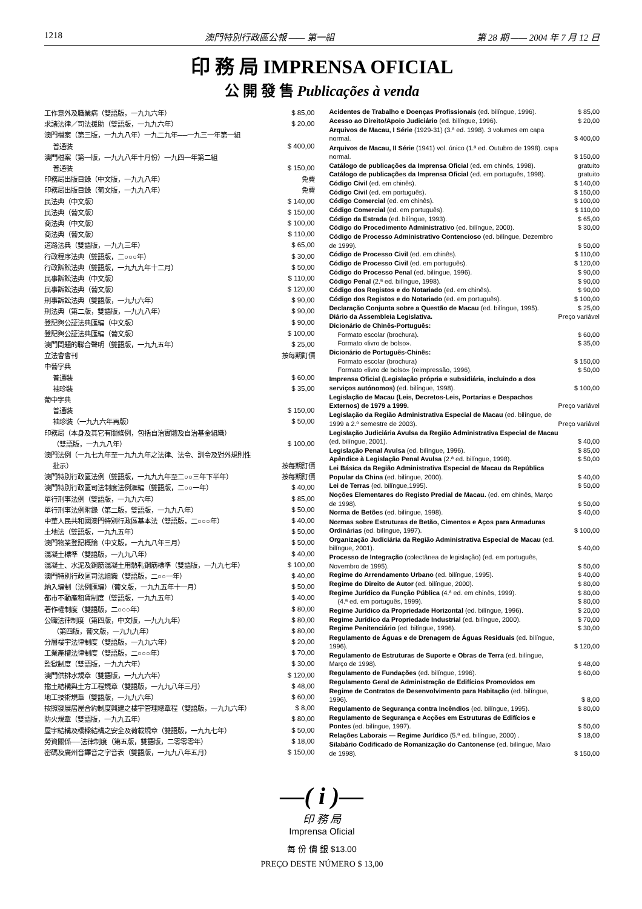1218 澳門特別行政區公報 —— 第一組 第 28 期 —— 2004 年 7 月 12 日
印 務 局 IMPRENSA OFICIAL
公 開 發 售 Publicações à venda
| 工作意外及職業病（雙語版，一九九六年） | $ 85,00 |
| 求諸法律／司法援助（雙語版，一九九六年） | $ 20,00 |
| 澳門檔案（第三版，一九九八年）一九二九年──一九三一年第一組 | |
| 普通裝 | $ 400,00 |
| 澳門檔案（第一版，一九九八年十月份）一九四一年第二組 | |
| 普通裝 | $ 150,00 |
| 印務局出版目錄（中文版，一九九八年） | 免費 |
| 印務局出版目錄（葡文版，一九九八年） | 免費 |
| 民法典（中文版） | $ 140,00 |
| 民法典（葡文版） | $ 150,00 |
| 商法典（中文版） | $ 100,00 |
| 商法典（葡文版） | $ 110,00 |
| 道路法典（雙語版，一九九三年） | $ 65,00 |
| 行政程序法典（雙語版，二○○○年） | $ 30,00 |
| 行政訴訟法典（雙語版，一九九九年十二月） | $ 50,00 |
| 民事訴訟法典（中文版） | $ 110,00 |
| 民事訴訟法典（葡文版） | $ 120,00 |
| 刑事訴訟法典（雙語版，一九九六年） | $ 90,00 |
| 刑法典（第二版，雙語版，一九九八年） | $ 90,00 |
| 登記與公証法典匯編（中文版） | $ 90,00 |
| 登記與公証法典匯編（葡文版） | $ 100,00 |
| 澳門問題的聯合聲明（雙語版，一九九五年） | $ 25,00 |
| 立法會會刊 | 按每期訂價 |
| 中葡字典 | |
| 普通裝 | $ 60,00 |
| 袖珍裝 | $ 35,00 |
| 葡中字典 | |
| 普通裝 | $ 150,00 |
| 袖珍裝（一九九六年再版） | $ 50,00 |
| 印務局（本身及其它有關條例，包括自治實體及自治基金組織） | |
| （雙語版，一九九八年） | $ 100,00 |
| 澳門法例（一九七九年至一九九九年之法律、法令、訓令及對外規則性 | |
| 批示） | 按每期訂價 |
| 澳門特別行政區法例（雙語版，一九九九年至二○○三年下半年） | 按每期訂價 |
| 澳門特別行政區司法制度法例滙編（雙語版，二○○一年） | $ 40,00 |
| 單行刑事法例（雙語版，一九九六年） | $ 85,00 |
| 單行刑事法例附錄（第二版，雙語版，一九九八年） | $ 50,00 |
| 中華人民共和國澳門特別行政區基本法（雙語版，二○○○年） | $ 40,00 |
| 土地法（雙語版，一九九五年） | $ 50,00 |
| 澳門物業登記概論（中文版，一九九八年三月） | $ 50,00 |
| 混凝土標準（雙語版，一九九八年） | $ 40,00 |
| 混凝土、水泥及鋼筋混凝土用熱軋鋼筋標準（雙語版，一九九七年） | $ 100,00 |
| 澳門特別行政區司法組織（雙語版，二○○一年） | $ 40,00 |
| 納入編制（法例匯編）（葡文版，一九九五年十一月） | $ 50,00 |
| 都市不動產租賃制度（雙語版，一九九五年） | $ 40,00 |
| 著作權制度（雙語版，二○○○年） | $ 80,00 |
| 公職法律制度（第四版，中文版，一九九九年） | $ 80,00 |
| （第四版，葡文版，一九九九年） | $ 80,00 |
| 分層樓宇法律制度（雙語版，一九九六年） | $ 20,00 |
| 工業產權法律制度（雙語版，二○○○年） | $ 70,00 |
| 監獄制度（雙語版，一九九六年） | $ 30,00 |
| 澳門供排水規章（雙語版，一九九六年） | $ 120,00 |
| 擋土結構與土方工程規章（雙語版，一九九八年三月） | $ 48,00 |
| 地工技術規章（雙語版，一九九六年） | $ 60,00 |
| 按照發展居屋合約制度興建之樓宇管理總章程（雙語版，一九九六年） | $ 8,00 |
| 防火規章（雙語版，一九九五年） | $ 80,00 |
| 屋宇結構及橋樑結構之安全及荷載規章（雙語版，一九九七年） | $ 50,00 |
| 勞資關係──法律制度（第五版，雙語版，二零零零年） | $ 18,00 |
| 密碼及廣州音譯音之字音表（雙語版，一九九八年五月） | $ 150,00 |
| Acidentes de Trabalho e Doenças Profissionais (ed. bilíngue, 1996). | $ 85,00 |
| Acesso ao Direito/Apoio Judiciário (ed. bilíngue, 1996). | $ 20,00 |
| Arquivos de Macau, I Série (1929-31) (3.ª ed. 1998). 3 volumes em capa normal. | $ 400,00 |
| Arquivos de Macau, II Série (1941) vol. único (1.ª ed. Outubro de 1998). capa normal. | $ 150,00 |
| Catálogo de publicações da Imprensa Oficial (ed. em chinês, 1998). | gratuito |
| Catálogo de publicações da Imprensa Oficial (ed. em português, 1998). | gratuito |
| Código Civil (ed. em chinês). | $ 140,00 |
| Código Civil (ed. em português). | $ 150,00 |
| Código Comercial (ed. em chinês). | $ 100,00 |
| Código Comercial (ed. em português). | $ 110,00 |
| Código da Estrada (ed. bilíngue, 1993). | $ 65,00 |
| Código do Procedimento Administrativo (ed. bilíngue, 2000). | $ 30,00 |
| Código de Processo Administrativo Contencioso (ed. bilíngue, Dezembro de 1999). | $ 50,00 |
| Código de Processo Civil (ed. em chinês). | $ 110,00 |
| Código de Processo Civil (ed. em português). | $ 120,00 |
| Código do Processo Penal (ed. bilíngue, 1996). | $ 90,00 |
| Código Penal (2.ª ed. bilíngue, 1998). | $ 90,00 |
| Código dos Registos e do Notariado (ed. em chinês). | $ 90,00 |
| Código dos Registos e do Notariado (ed. em português). | $ 100,00 |
| Declaração Conjunta sobre a Questão de Macau (ed. bilíngue, 1995). | $ 25,00 |
| Diário da Assembleia Legislativa. | Preço variável |
| Dicionário de Chinês-Português: | |
| Formato escolar (brochura). | $ 60,00 |
| Formato «livro de bolso». | $ 35,00 |
| Dicionário de Português-Chinês: | |
| Formato escolar (brochura) | $ 150,00 |
| Formato «livro de bolso» (reimpressão, 1996). | $ 50,00 |
| Imprensa Oficial (Legislação própria e subsidiária, incluindo a dos serviços autónomos) (ed. bilíngue, 1998). | $ 100,00 |
| Legislação de Macau (Leis, Decretos-Leis, Portarias e Despachos Externos) de 1979 a 1999. | Preço variável |
| Legislação da Região Administrativa Especial de Macau (ed. bilíngue, de 1999 a 2.º semestre de 2003). | Preço variável |
| Legislação Judiciária Avulsa da Região Administrativa Especial de Macau (ed. bilíngue, 2001). | $ 40,00 |
| Legislação Penal Avulsa (ed. bilíngue, 1996). | $ 85,00 |
| Apêndice à Legislação Penal Avulsa (2.ª ed. bilíngue, 1998). | $ 50,00 |
| Lei Básica da Região Administrativa Especial de Macau da República Popular da China (ed. bilíngue, 2000). | $ 40,00 |
| Lei de Terras (ed. bilíngue,1995). | $ 50,00 |
| Noções Elementares do Registo Predial de Macau. (ed. em chinês, Março de 1998). | $ 50,00 |
| Norma de Betões (ed. bilíngue, 1998). | $ 40,00 |
| Normas sobre Estruturas de Betão, Cimentos e Aços para Armaduras Ordinárias (ed. bilíngue, 1997). | $ 100,00 |
| Organização Judiciária da Região Administrativa Especial de Macau (ed. bilíngue, 2001). | $ 40,00 |
| Processo de Integração (colectânea de legislação) (ed. em português, Novembro de 1995). | $ 50,00 |
| Regime do Arrendamento Urbano (ed. bilíngue, 1995). | $ 40,00 |
| Regime do Direito de Autor (ed. bilíngue, 2000). | $ 80,00 |
| Regime Jurídico da Função Pública (4.ª ed. em chinês, 1999). | $ 80,00 |
| (4.ª ed. em português, 1999). | $ 80,00 |
| Regime Jurídico da Propriedade Horizontal (ed. bilíngue, 1996). | $ 20,00 |
| Regime Jurídico da Propriedade Industrial (ed. bilíngue, 2000). | $ 70,00 |
| Regime Penitenciário (ed. bilíngue, 1996). | $ 30,00 |
| Regulamento de Águas e de Drenagem de Águas Residuais (ed. bilíngue, 1996). | $ 120,00 |
| Regulamento de Estruturas de Suporte e Obras de Terra (ed. bilíngue, Março de 1998). | $ 48,00 |
| Regulamento de Fundações (ed. bilíngue, 1996). | $ 60,00 |
| Regulamento Geral de Administração de Edifícios Promovidos em Regime de Contratos de Desenvolvimento para Habitação (ed. bilíngue, 1996). | $ 8,00 |
| Regulamento de Segurança contra Incêndios (ed. bilíngue, 1995). | $ 80,00 |
| Regulamento de Segurança e Acções em Estruturas de Edifícios e Pontes (ed. bilíngue, 1997). | $ 50,00 |
| Relações Laborais — Regime Jurídico (5.ª ed. bilíngue, 2000) . | $ 18,00 |
| Silabário Codificado de Romanização do Cantonense (ed. bilíngue, Maio de 1998). | $ 150,00 |
—( i )—
印 務 局
Imprensa Oficial
每 份 價 銀 $13.00
PREÇO DESTE NÚMERO $ 13,00